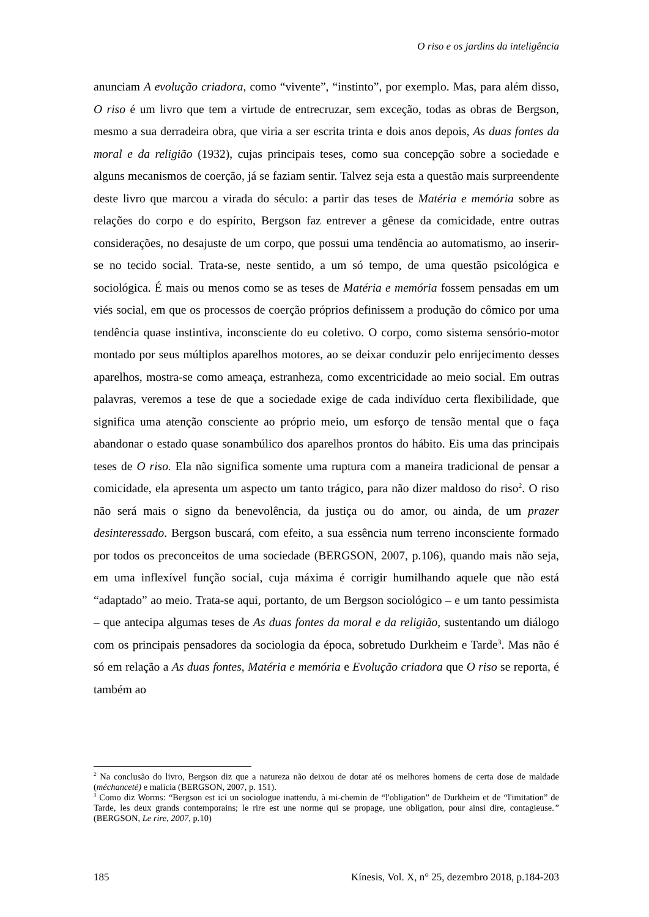O riso e os jardins da inteligência
anunciam A evolução criadora, como “vivente”, “instinto”, por exemplo. Mas, para além disso, O riso é um livro que tem a virtude de entrecruzar, sem exceção, todas as obras de Bergson, mesmo a sua derradeira obra, que viria a ser escrita trinta e dois anos depois, As duas fontes da moral e da religião (1932), cujas principais teses, como sua concepção sobre a sociedade e alguns mecanismos de coerção, já se faziam sentir. Talvez seja esta a questão mais surpreendente deste livro que marcou a virada do século: a partir das teses de Matéria e memória sobre as relações do corpo e do espírito, Bergson faz entrever a gênese da comicidade, entre outras considerações, no desajuste de um corpo, que possui uma tendência ao automatismo, ao inserir-se no tecido social. Trata-se, neste sentido, a um só tempo, de uma questão psicológica e sociológica. É mais ou menos como se as teses de Matéria e memória fossem pensadas em um viés social, em que os processos de coerção próprios definissem a produção do cômico por uma tendência quase instintiva, inconsciente do eu coletivo. O corpo, como sistema sensório-motor montado por seus múltiplos aparelhos motores, ao se deixar conduzir pelo enrijecimento desses aparelhos, mostra-se como ameaça, estranheza, como excentricidade ao meio social. Em outras palavras, veremos a tese de que a sociedade exige de cada indivíduo certa flexibilidade, que significa uma atenção consciente ao próprio meio, um esforço de tensão mental que o faça abandonar o estado quase sonambúlico dos aparelhos prontos do hábito. Eis uma das principais teses de O riso. Ela não significa somente uma ruptura com a maneira tradicional de pensar a comicidade, ela apresenta um aspecto um tanto trágico, para não dizer maldoso do riso<sup>2</sup>. O riso não será mais o signo da benevolência, da justiça ou do amor, ou ainda, de um prazer desinteressado. Bergson buscará, com efeito, a sua essência num terreno inconsciente formado por todos os preconceitos de uma sociedade (BERGSON, 2007, p.106), quando mais não seja, em uma inflexível função social, cuja máxima é corrigir humilhando aquele que não está “adaptado” ao meio. Trata-se aqui, portanto, de um Bergson sociológico – e um tanto pessimista – que antecipa algumas teses de As duas fontes da moral e da religião, sustentando um diálogo com os principais pensadores da sociologia da época, sobretudo Durkheim e Tarde<sup>3</sup>. Mas não é só em relação a As duas fontes, Matéria e memória e Evolução criadora que O riso se reporta, é também ao
<sup>2</sup> Na conclusão do livro, Bergson diz que a natureza não deixou de dotar até os melhores homens de certa dose de maldade (méchanceté) e malícia (BERGSON, 2007, p. 151).
<sup>3</sup> Como diz Worms: “Bergson est ici un sociologue inattendu, à mi-chemin de “l'obligation” de Durkheim et de “l'imitation” de Tarde, les deux grands contemporains; le rire est une norme qui se propage, une obligation, pour ainsi dire, contagieuse.” (BERGSON, Le rire, 2007, p.10)
185 Kínesis, Vol. X, n° 25, dezembro 2018, p.184-203